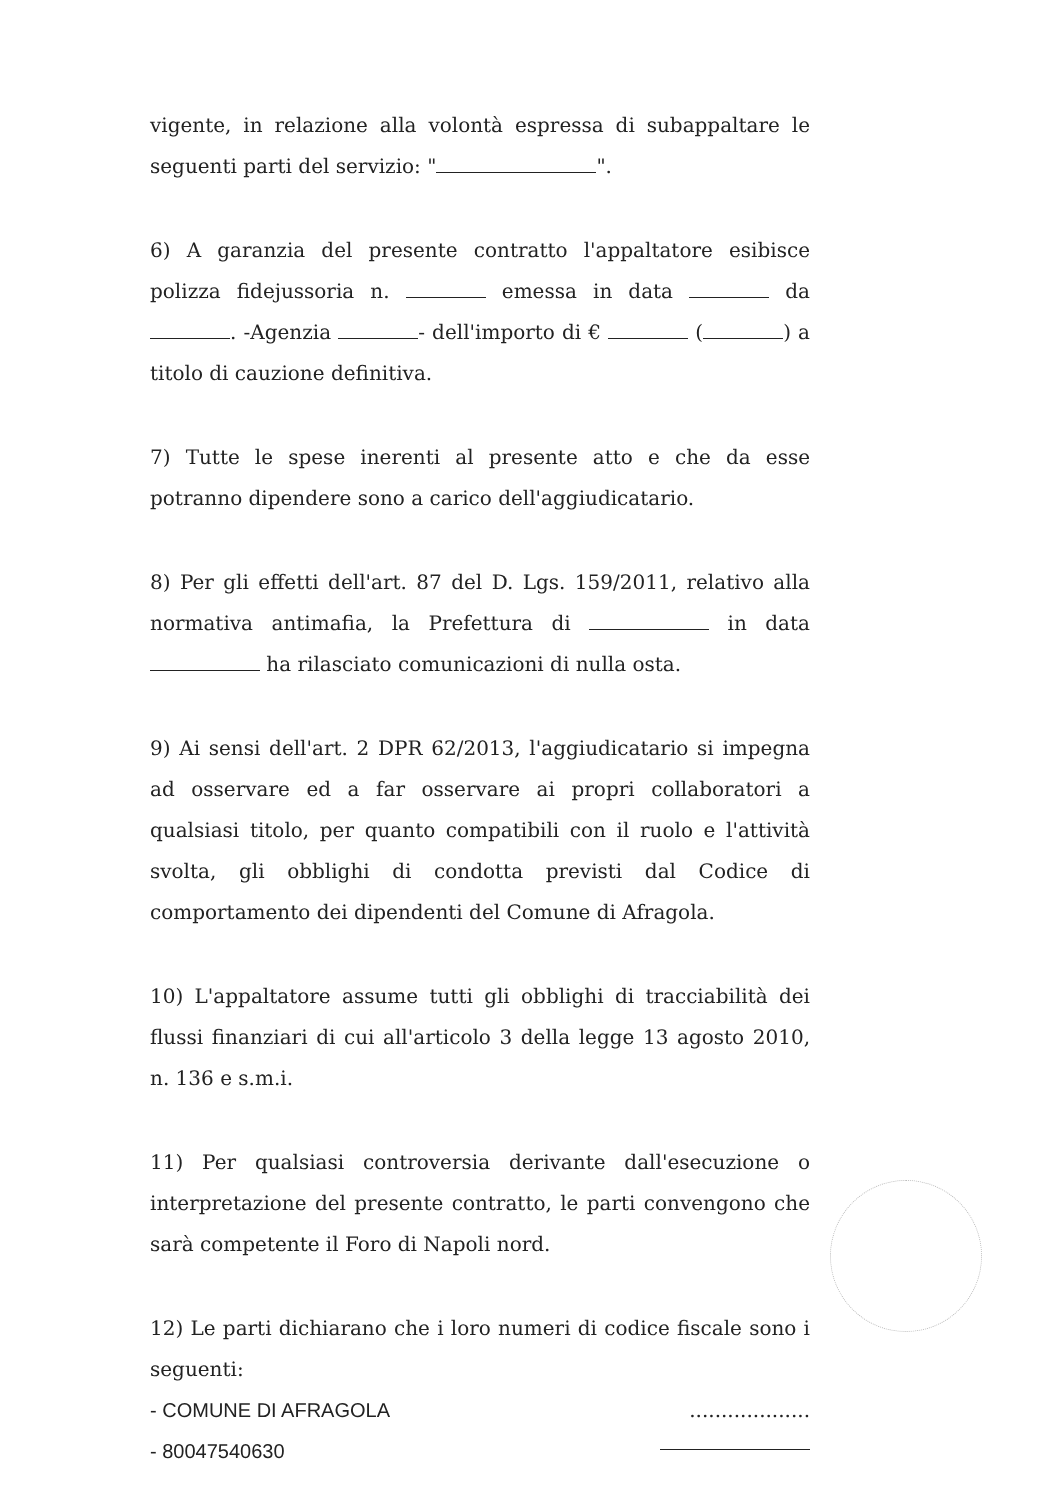vigente, in relazione alla volontà espressa di subappaltare le seguenti parti del servizio: " ".
6) A garanzia del presente contratto l'appaltatore esibisce polizza fidejussoria n. emessa in data da . -Agenzia - dell'importo di € ( ) a titolo di cauzione definitiva.
7) Tutte le spese inerenti al presente atto e che da esse potranno dipendere sono a carico dell'aggiudicatario.
8) Per gli effetti dell'art. 87 del D. Lgs. 159/2011, relativo alla normativa antimafia, la Prefettura di in data ha rilasciato comunicazioni di nulla osta.
9) Ai sensi dell'art. 2 DPR 62/2013, l'aggiudicatario si impegna ad osservare ed a far osservare ai propri collaboratori a qualsiasi titolo, per quanto compatibili con il ruolo e l'attività svolta, gli obblighi di condotta previsti dal Codice di comportamento dei dipendenti del Comune di Afragola.
10) L'appaltatore assume tutti gli obblighi di tracciabilità dei flussi finanziari di cui all'articolo 3 della legge 13 agosto 2010, n. 136 e s.m.i.
11) Per qualsiasi controversia derivante dall'esecuzione o interpretazione del presente contratto, le parti convengono che sarà competente il Foro di Napoli nord.
12) Le parti dichiarano che i loro numeri di codice fiscale sono i seguenti:
- COMUNE DI AFRAGOLA...................
- 80047540630